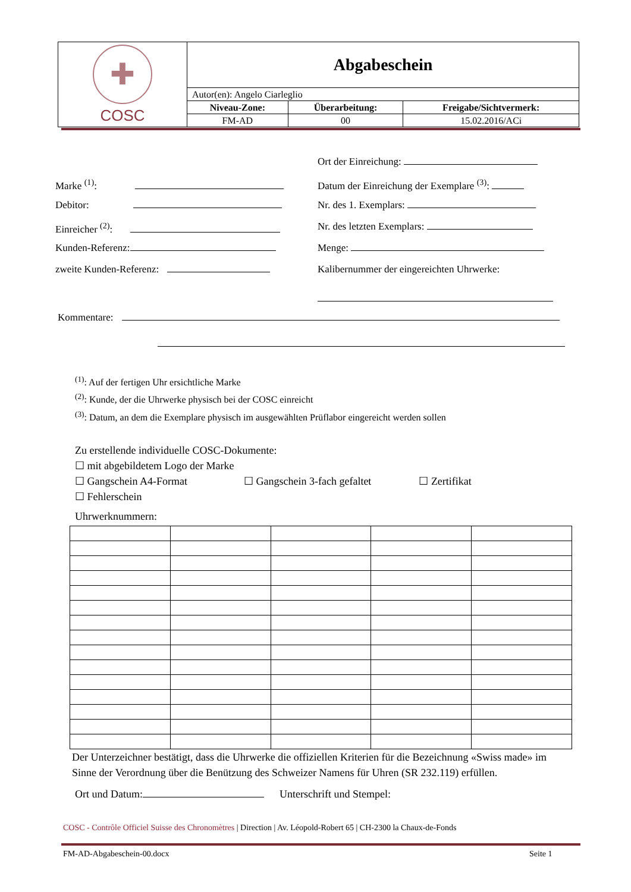| ✚ COSC | Abgabeschein | | |
| | Autor(en): Angelo Ciarleglio | | |
| | Niveau-Zone: | Überarbeitung: | Freigabe/Sichtvermerk: |
| | FM-AD | 00 | 15.02.2016/ACi |
Ort der Einreichung:
Marke <sup>(1)</sup>: Datum der Einreichung der Exemplare <sup>(3)</sup>:
Debitor: Nr. des 1. Exemplars:
Einreicher <sup>(2)</sup>: Nr. des letzten Exemplars:
Kunden-Referenz: Menge:
zweite Kunden-Referenz: Kalibernummer der eingereichten Uhrwerke:
Kommentare:
<sup>(1)</sup>: Auf der fertigen Uhr ersichtliche Marke
<sup>(2)</sup>: Kunde, der die Uhrwerke physisch bei der COSC einreicht
<sup>(3)</sup>: Datum, an dem die Exemplare physisch im ausgewählten Prüflabor eingereicht werden sollen
Zu erstellende individuelle COSC-Dokumente:
☐ mit abgebildetem Logo der Marke
☐ Gangschein A4-Format ☐ Gangschein 3-fach gefaltet ☐ Zertifikat
☐ Fehlerschein
Uhrwerknummern:
Der Unterzeichner bestätigt, dass die Uhrwerke die offiziellen Kriterien für die Bezeichnung «Swiss made» im
Sinne der Verordnung über die Benützung des Schweizer Namens für Uhren (SR 232.119) erfüllen.
Ort und Datum: Unterschrift und Stempel:
COSC - Contrôle Officiel Suisse des Chronomètres | Direction | Av. Léopold-Robert 65 | CH-2300 la Chaux-de-Fonds
FM-AD-Abgabeschein-00.docx Seite 1